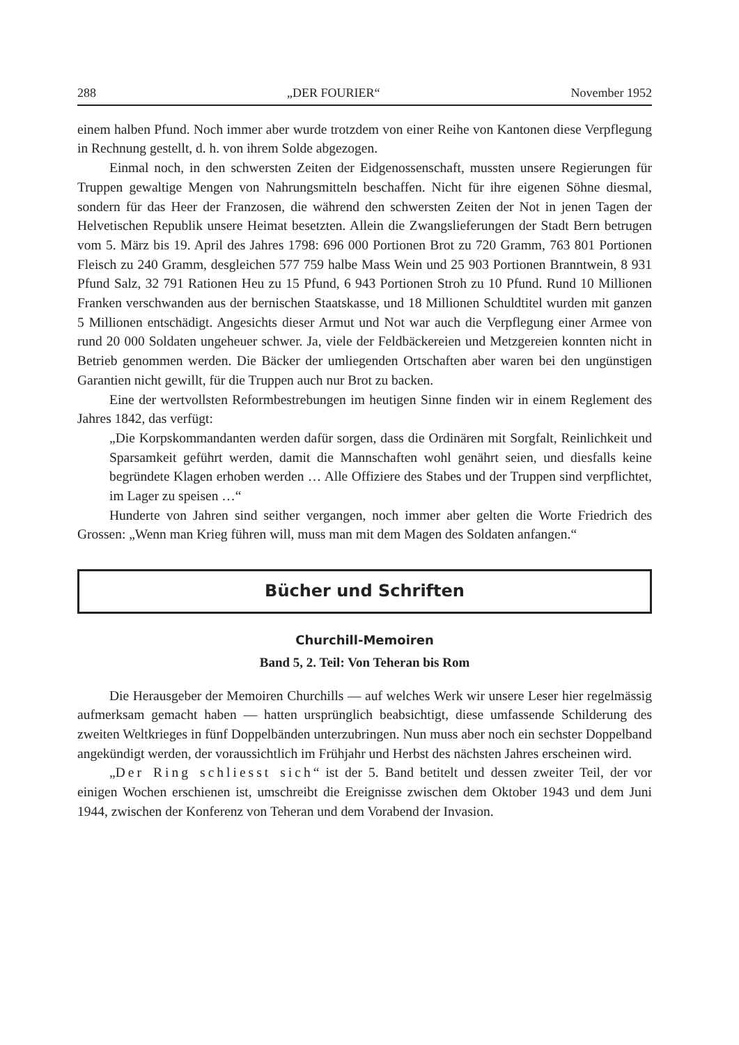288 „DER FOURIER“November 1952
einem halben Pfund. Noch immer aber wurde trotzdem von einer Reihe von Kantonen diese Verpflegung in Rechnung gestellt, d. h. von ihrem Solde abgezogen.
Einmal noch, in den schwersten Zeiten der Eidgenossenschaft, mussten unsere Regierungen für Truppen gewaltige Mengen von Nahrungsmitteln beschaffen. Nicht für ihre eigenen Söhne diesmal, sondern für das Heer der Franzosen, die während den schwersten Zeiten der Not in jenen Tagen der Helvetischen Republik unsere Heimat besetzten. Allein die Zwangslieferungen der Stadt Bern betrugen vom 5. März bis 19. April des Jahres 1798: 696 000 Portionen Brot zu 720 Gramm, 763 801 Portionen Fleisch zu 240 Gramm, desgleichen 577 759 halbe Mass Wein und 25 903 Portionen Branntwein, 8 931 Pfund Salz, 32 791 Rationen Heu zu 15 Pfund, 6 943 Portionen Stroh zu 10 Pfund. Rund 10 Millionen Franken verschwanden aus der bernischen Staatskasse, und 18 Millionen Schuldtitel wurden mit ganzen 5 Millionen entschädigt. Angesichts dieser Armut und Not war auch die Verpflegung einer Armee von rund 20 000 Soldaten ungeheuer schwer. Ja, viele der Feldbäckereien und Metzgereien konnten nicht in Betrieb genommen werden. Die Bäcker der umliegenden Ortschaften aber waren bei den ungünstigen Garantien nicht gewillt, für die Truppen auch nur Brot zu backen.
Eine der wertvollsten Reformbestrebungen im heutigen Sinne finden wir in einem Reglement des Jahres 1842, das verfügt:
„Die Korpskommandanten werden dafür sorgen, dass die Ordinären mit Sorgfalt, Reinlichkeit und Sparsamkeit geführt werden, damit die Mannschaften wohl genährt seien, und diesfalls keine begründete Klagen erhoben werden … Alle Offiziere des Stabes und der Truppen sind verpflichtet, im Lager zu speisen …“
Hunderte von Jahren sind seither vergangen, noch immer aber gelten die Worte Friedrich des Grossen: „Wenn man Krieg führen will, muss man mit dem Magen des Soldaten anfangen.“
Bücher und Schriften
Churchill-Memoiren
Band 5, 2. Teil: Von Teheran bis Rom
Die Herausgeber der Memoiren Churchills — auf welches Werk wir unsere Leser hier regelmässig aufmerksam gemacht haben — hatten ursprünglich beabsichtigt, diese umfassende Schilderung des zweiten Weltkrieges in fünf Doppelbänden unterzubringen. Nun muss aber noch ein sechster Doppelband angekündigt werden, der voraussichtlich im Frühjahr und Herbst des nächsten Jahres erscheinen wird.
„Der Ring schliesst sich“ ist der 5. Band betitelt und dessen zweiter Teil, der vor einigen Wochen erschienen ist, umschreibt die Ereignisse zwischen dem Oktober 1943 und dem Juni 1944, zwischen der Konferenz von Teheran und dem Vorabend der Invasion.